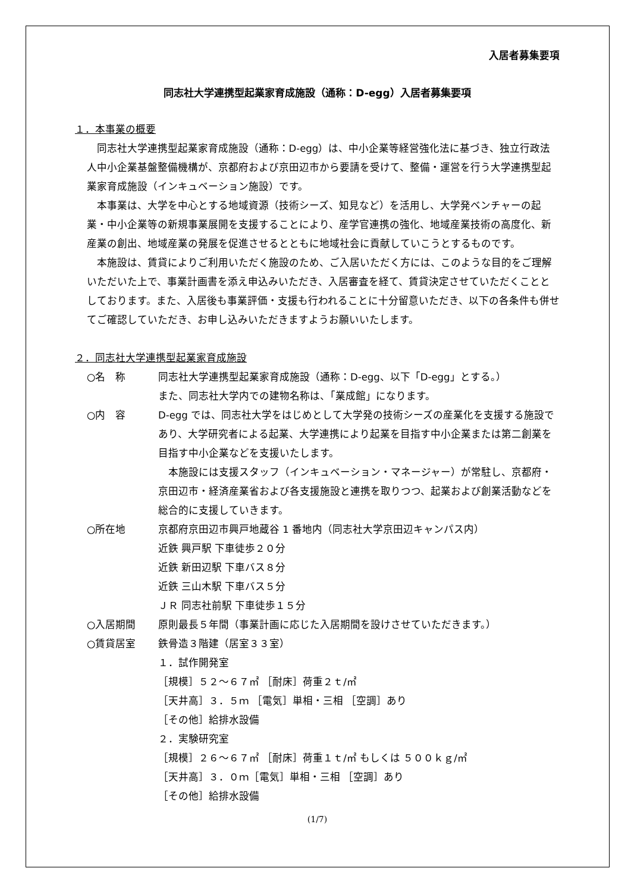入居者募集要項
同志社大学連携型起業家育成施設（通称：D-egg）入居者募集要項
１．本事業の概要
同志社大学連携型起業家育成施設（通称：D-egg）は、中小企業等経営強化法に基づき、独立行政法人中小企業基盤整備機構が、京都府および京田辺市から要請を受けて、整備・運営を行う大学連携型起業家育成施設（インキュベーション施設）です。
本事業は、大学を中心とする地域資源（技術シーズ、知見など）を活用し、大学発ベンチャーの起業・中小企業等の新規事業展開を支援することにより、産学官連携の強化、地域産業技術の高度化、新産業の創出、地域産業の発展を促進させるとともに地域社会に貢献していこうとするものです。
本施設は、賃貸によりご利用いただく施設のため、ご入居いただく方には、このような目的をご理解いただいた上で、事業計画書を添え申込みいただき、入居審査を経て、賃貸決定させていただくこととしております。また、入居後も事業評価・支援も行われることに十分留意いただき、以下の各条件も併せてご確認していただき、お申し込みいただきますようお願いいたします。
２．同志社大学連携型起業家育成施設
○名　称 同志社大学連携型起業家育成施設（通称：D-egg、以下「D-egg」とする。）
また、同志社大学内での建物名称は、「業成館」になります。
○内　容 D-egg では、同志社大学をはじめとして大学発の技術シーズの産業化を支援する施設であり、大学研究者による起業、大学連携により起業を目指す中小企業または第二創業を目指す中小企業などを支援いたします。
　本施設には支援スタッフ（インキュベーション・マネージャー）が常駐し、京都府・京田辺市・経済産業省および各支援施設と連携を取りつつ、起業および創業活動などを総合的に支援していきます。
○所在地 京都府京田辺市興戸地蔵谷 1 番地内（同志社大学京田辺キャンパス内）
近鉄 興戸駅 下車徒歩２０分
近鉄 新田辺駅 下車バス８分
近鉄 三山木駅 下車バス５分
ＪＲ 同志社前駅 下車徒歩１５分
○入居期間 原則最長５年間（事業計画に応じた入居期間を設けさせていただきます。）
○賃貸居室 鉄骨造３階建（居室３３室）
１．試作開発室
［規模］５２～６７㎡ ［耐床］荷重２ｔ/㎡
［天井高］３．５ｍ ［電気］単相・三相 ［空調］あり
［その他］給排水設備
２．実験研究室
［規模］２６～６７㎡ ［耐床］荷重１ｔ/㎡ もしくは ５００ｋｇ/㎡
［天井高］３．０ｍ［電気］単相・三相 ［空調］あり
［その他］給排水設備
(1/7)